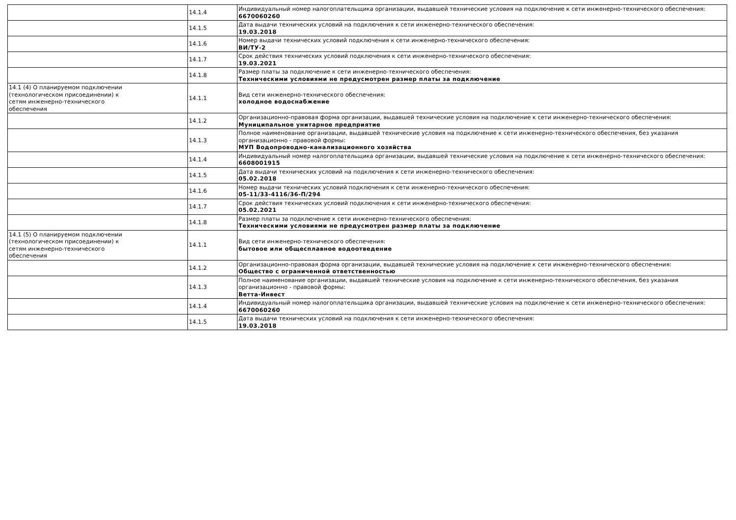| | 14.1.4 | Индивидуальный номер налогоплательщика организации, выдавшей технические условия на подключение к сети инженерно-технического обеспечения: 6670060260 |
| | 14.1.5 | Дата выдачи технических условий на подключения к сети инженерно-технического обеспечения: 19.03.2018 |
| | 14.1.6 | Номер выдачи технических условий подключения к сети инженерно-технического обеспечения: ВИ/ТУ-2 |
| | 14.1.7 | Срок действия технических условий подключения к сети инженерно-технического обеспечения: 19.03.2021 |
| | 14.1.8 | Размер платы за подключение к сети инженерно-технического обеспечения: Техническими условиями не предусмотрен размер платы за подключение |
| 14.1 (4) О планируемом подключении (технологическом присоединении) к сетям инженерно-технического обеспечения | 14.1.1 | Вид сети инженерно-технического обеспечения: холодное водоснабжение |
| | 14.1.2 | Организационно-правовая форма организации, выдавшей технические условия на подключение к сети инженерно-технического обеспечения: Муниципальное унитарное предприятие |
| | 14.1.3 | Полное наименование организации, выдавшей технические условия на подключение к сети инженерно-технического обеспечения, без указания организационно - правовой формы: МУП Водопроводно-канализационного хозяйства |
| | 14.1.4 | Индивидуальный номер налогоплательщика организации, выдавшей технические условия на подключение к сети инженерно-технического обеспечения: 6608001915 |
| | 14.1.5 | Дата выдачи технических условий на подключения к сети инженерно-технического обеспечения: 05.02.2018 |
| | 14.1.6 | Номер выдачи технических условий подключения к сети инженерно-технического обеспечения: 05-11/33-4116/36-П/294 |
| | 14.1.7 | Срок действия технических условий подключения к сети инженерно-технического обеспечения: 05.02.2021 |
| | 14.1.8 | Размер платы за подключение к сети инженерно-технического обеспечения: Техническими условиями не предусмотрен размер платы за подключение |
| 14.1 (5) О планируемом подключении (технологическом присоединении) к сетям инженерно-технического обеспечения | 14.1.1 | Вид сети инженерно-технического обеспечения: бытовое или общесплавное водоотведение |
| | 14.1.2 | Организационно-правовая форма организации, выдавшей технические условия на подключение к сети инженерно-технического обеспечения: Общество с ограниченной ответственностью |
| | 14.1.3 | Полное наименование организации, выдавшей технические условия на подключение к сети инженерно-технического обеспечения, без указания организационно - правовой формы: Ветта-Инвест |
| | 14.1.4 | Индивидуальный номер налогоплательщика организации, выдавшей технические условия на подключение к сети инженерно-технического обеспечения: 6670060260 |
| | 14.1.5 | Дата выдачи технических условий на подключения к сети инженерно-технического обеспечения: 19.03.2018 |